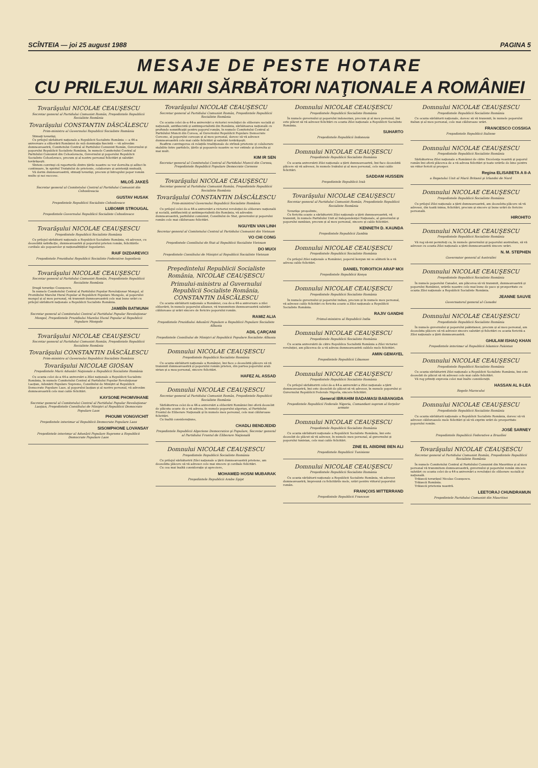SCÎNTEIA — joi 25 august 1988 PAGINA 5
MESAJE DE PESTE HOTARE
CU PRILEJUL MARII SĂRBĂTORI NAŢIONALE A ROMÂNIEI
Tovarăşului NICOLAE CEAUŞESCU
Secretar general al Partidului Comunist Român, Preşedintele Republicii Socialiste România
Tovarăşului CONSTANTIN DĂSCĂLESCU
Prim-ministru al Guvernului Republicii Socialiste România
Stimaţi tovarăşi,
Cu prilejul sărbătorii naţionale a Republicii Socialiste România — a 44-a aniversare a eliberării României de sub dominaţia fascistă — vă adresăm dumneavoastră, Comitetului Central al Partidului Comunist Român, Guvernului şi poporului Republicii Socialiste România, în numele Comitetului Central al Partidului Comunist din Cehoslovacia, Guvernului şi poporului Republicii Socialiste Cehoslovace, precum şi al nostru personal felicitări şi salutări tovărăşeşti.
Sîntem convinşi că raporturile dintre ţările noastre se vor dezvolta şi adînci în continuare, în spiritul Tratatului de prietenie, colaborare şi asistenţă mutuală.
Vă dorim dumneavoastră, stimaţi tovarăşi, precum şi întregului popor român multe şi noi succese.
MILOŠ JAKEŠ
Secretar general al Comitetului Central al Partidului Comunist din Cehoslovacia
GUSTAV HUSAK
Preşedintele Republicii Socialiste Cehoslovace
LUBOMIR STROUGAL
Preşedintele Guvernului Republicii Socialiste Cehoslovace
Tovarăşului NICOLAE CEAUŞESCU
Preşedintele Republicii Socialiste România
Cu prilejul sărbătorii naţionale a Republicii Socialiste România, vă adresez, cu deosebită satisfacţie, dumneavoastră şi poporului prieten român, felicitările cordiale ale popoarelor şi naţionalităţilor Iugoslaviei.
RAIF DIZDAREVICI
Preşedintele Prezidiului Republicii Socialiste Federative Iugoslavia
Tovarăşului NICOLAE CEAUŞESCU
Secretar general al Partidului Comunist Român, Preşedintele Republicii Socialiste România
Dragă tovarăşe Ceauşescu,
În numele Comitetului Central al Partidului Popular Revoluţionar Mongol, al Prezidiului Marelui Hural Popular al Republicii Populare Mongole, al poporului mongol şi al meu personal, vă transmit dumneavoastră cele mai bune urări cu prilejul sărbătorii naţionale a Republicii Socialiste România.
JAMBÎN BATMUNH
Secretar general al Comitetului Central al Partidului Popular Revoluţionar Mongol, Preşedintele Prezidiului Marelui Hural Popular al Republicii Populare Mongole
Tovarăşului NICOLAE CEAUŞESCU
Secretar general al Partidului Comunist Român, Preşedintele Republicii Socialiste România
Tovarăşului CONSTANTIN DĂSCĂLESCU
Prim-ministru al Guvernului Republicii Socialiste România
Tovarăşului NICOLAE GIOSAN
Preşedintele Marii Adunări Naţionale a Republicii Socialiste România
Cu ocazia celei de-a 44-a aniversări a Zilei naţionale a Republicii Socialiste România, în numele Comitetului Central al Partidului Popular Revoluţionar Laoţian, Adunării Populare Supreme, Consiliului de Miniştri al Republicii Democrate Populare Laos, al poporului laoţian şi al nostru personal, vă adresăm dumneavoastră cele mai calde felicitări.
KAYSONE PHOMVIHANE
Secretar general al Comitetului Central al Partidului Popular Revoluţionar Laoţian, Preşedintele Consiliului de Miniştri al Republicii Democrate Populare Laos
PHOUMI VONGVICHIT
Preşedintele interimar al Republicii Democrate Populare Laos
SISOMPHONE LOVANSAY
Preşedintele interimar al Adunării Populare Supreme a Republicii Democrate Populare Laos
Tovarăşului NICOLAE CEAUŞESCU
Secretar general al Partidului Comunist Român, Preşedintele Republicii Socialiste România
Cu ocazia celei de-a 44-a aniversări a victoriei revoluţiei de eliberare socială şi naţională, antifascistă şi antiimperialistă din România, sărbătoarea naţională cu profunde semnificaţii pentru poporul român, în numele Comitetului Central al Partidului Muncii din Coreea, al Guvernului Republicii Populare Democrate Coreene, al poporului coreean şi al meu personal, doresc să vă adresez dumneavoastră cele mai calde felicitări şi salutări tovărăşeşti.
Reafirm convingerea că relaţiile tradiţionale de strînsă prietenie şi colaborare stabilite între partidele, ţările şi popoarele noastre se vor extinde şi dezvolta şi mai mult.
KIM IR SEN
Secretar general al Comitetului Central al Partidului Muncii din Coreea, Preşedintele Republicii Populare Democrate Coreene
Tovarăşului NICOLAE CEAUŞESCU
Secretar general al Partidului Comunist Român, Preşedintele Republicii Socialiste România
Tovarăşului CONSTANTIN DĂSCĂLESCU
Prim-ministrul Guvernului Republicii Socialiste România
Cu prilejul celei de-a 44-a aniversări a victoriei revoluţiei de eliberare naţională şi socială, antifascistă şi antiimperialistă din România, vă adresăm dumneavoastră, partidului comunist, Consiliului de Stat, guvernului şi poporului român cele mai călduroase felicitări.
NGUYEN VAN LINH
Secretar general al Comitetului Central al Partidului Comunist din Vietnam
VO CHI CONG
Preşedintele Consiliului de Stat al Republicii Socialiste Vietnam
DO MUOI
Preşedintele Consiliului de Miniştri al Republicii Socialiste Vietnam
Preşedintelui Republicii Socialiste România, NICOLAE CEAUŞESCU
Primului-ministru al Guvernului Republicii Socialiste România, CONSTANTIN DĂSCĂLESCU
Cu ocazia sărbătorii naţionale a României, cea de-a 44-a aniversare a zilei eliberării, în numele poporului albanez, vă transmitem dumneavoastră salutări călduroase şi urări sincere de fericire poporului român.
RAMIZ ALIA
Preşedintele Prezidiului Adunării Populare a Republicii Populare Socialiste Albania
ADIL ÇARÇANI
Preşedintele Consiliului de Miniştri al Republicii Populare Socialiste Albania
Domnului NICOLAE CEAUŞESCU
Preşedintele Republicii Socialiste România
Cu ocazia sărbătorii naţionale a României, îmi face o deosebită plăcere să vă transmit dumneavoastră şi poporului român prieten, din partea poporului arab sirian şi a mea personal, sincere felicitări.
HAFEZ AL ASSAD
Domnului NICOLAE CEAUŞESCU
Secretar general al Partidului Comunist Român, Preşedintele Republicii Socialiste România
Sărbătorirea celei de-a 44-a aniversări a eliberării României îmi oferă deosebit de plăcuta ocazie de a vă adresa, în numele poporului algerian, al Partidului Frontul de Eliberare Naţională şi în numele meu personal, cele mai călduroase felicitări.
Cu înaltă consideraţiune,
CHADLI BENDJEDID
Preşedintele Republicii Algeriene Democratice şi Populare, Secretar general al Partidului Frontul de Eliberare Naţională
Domnului NICOLAE CEAUŞESCU
Preşedintele Republicii Socialiste România
Cu prilejul sărbătoririi Zilei naţionale a ţării dumneavoastră prietene, am deosebita plăcere să vă adresez cele mai sincere şi cordiale felicitări.
Cu cea mai înaltă consideraţie şi apreciere,
MOHAMED HOSNI MUBARAK
Preşedintele Republicii Arabe Egipt
Domnului NICOLAE CEAUŞESCU
Preşedintele Republicii Socialiste România
În numele guvernului şi poporului indonezian, precum şi al meu personal, îmi este plăcut să vă adresez felicitări cu ocazia Zilei naţionale a Republicii Socialiste România.
SUHARTO
Preşedintele Republicii Indonezia
Domnului NICOLAE CEAUŞESCU
Preşedintele Republicii Socialiste România
Cu ocazia aniversării Zilei naţionale a ţării dumneavoastră, îmi face deosebită plăcere să vă adresez, în numele Irakului şi al meu personal, cele mai calde felicitări.
SADDAM HUSSEIN
Preşedintele Republicii Irak
Tovarăşului NICOLAE CEAUŞESCU
Secretar general al Partidului Comunist Român, Preşedintele Republicii Socialiste România
Tovarăşe preşedinte,
Cu fericita ocazie a sărbătoririi Zilei naţionale a ţării dumneavoastră, vă transmit, în numele Partidului Unit al Independenţei Naţionale, al guvernului şi poporului zambian, precum şi al meu personal, sincere şi calde felicitări.
KENNETH D. KAUNDA
Preşedintele Republicii Zambia
Domnului NICOLAE CEAUŞESCU
Preşedintele Republicii Socialiste România
Cu prilejul Zilei naţionale a României, poporul kenyan mi se alătură în a vă adresa calde felicitări.
DANIEL TOROITICH ARAP MOI
Preşedintele Republicii Kenya
Domnului NICOLAE CEAUŞESCU
Preşedintele Republicii Socialiste România
În numele guvernului şi poporului indian, precum şi în numele meu personal, vă adresez calde felicitări cu fericita ocazie a Zilei naţionale a Republicii Socialiste România.
RAJIV GANDHI
Primul-ministru al Republicii India
Domnului NICOLAE CEAUŞESCU
Preşedintele Republicii Socialiste România
Cu ocazia aniversării de către Republica Socialistă România a Zilei victoriei revoluţiei, am plăcerea de a vă adresa dumneavoastră caldele mele felicitări.
AMIN GEMAYEL
Preşedintele Republicii Libaneze
Domnului NICOLAE CEAUŞESCU
Preşedintele Republicii Socialiste România
Cu prilejul sărbătoririi celei de-a 44-a aniversări a Zilei naţionale a ţării dumneavoastră, îmi este deosebit de plăcut să vă adresez, în numele poporului şi Guvernului Republicii Federale Nigeria, sincere felicitări.
General IBRAHIM BADAMASI BABANGIDA
Preşedintele Republicii Federale Nigeria, Comandant suprem al forţelor armate
Domnului NICOLAE CEAUŞESCU
Preşedintele Republicii Socialiste România
Cu ocazia sărbătorii naţionale a Republicii Socialiste România, îmi este deosebit de plăcut să vă adresez, în numele meu personal, al guvernului şi poporului tunisian, cele mai calde felicitări.
ZINE EL ABIDINE BEN ALI
Preşedintele Republicii Tunisiene
Domnului NICOLAE CEAUŞESCU
Preşedintele Republicii Socialiste România
Cu ocazia sărbătorii naţionale a Republicii Socialiste România, vă adresez dumneavoastră, împreună cu felicitările mele, urări pentru viitorul poporului român.
FRANÇOIS MITTERRAND
Preşedintele Republicii Franceze
Domnului NICOLAE CEAUŞESCU
Preşedintele Republicii Socialiste România
Cu ocazia sărbătorii naţionale, doresc să vă transmit, în numele poporului italian şi al meu personal, cele mai călduroase urări.
FRANCESCO COSSIGA
Preşedintele Republicii Italiene
Domnului NICOLAE CEAUŞESCU
Preşedintele Republicii Socialiste România
Sărbătorirea Zilei naţionale a României de către Excelenţa voastră şi poporul român îmi oferă plăcerea de a vă adresa felicitări şi toate urările de bine pentru un viitor fericit şi prosper.
Regina ELISABETA A II-A
a Regatului Unit al Marii Britanii şi Irlandei de Nord
Domnului NICOLAE CEAUŞESCU
Preşedintele Republicii Socialiste România
Cu prilejul Zilei naţionale a ţării dumneavoastră, am deosebita plăcere să vă adresez, din toată inima, felicitări, precum şi sincere şi bune urări de fericire personală.
HIROHITO
Domnului NICOLAE CEAUŞESCU
Preşedintele Republicii Socialiste România
Vă rog să-mi permiteţi ca, în numele guvernului şi poporului australian, să vă adresez cu ocazia Zilei naţionale a ţării dumneavoastră sincere urări.
N. M. STEPHEN
Guvernator general al Australiei
Domnului NICOLAE CEAUŞESCU
Preşedintele Republicii Socialiste România
În numele poporului Canadei, am plăcerea să vă transmit, dumneavoastră şi poporului României, urările noastre cele mai bune de pace şi prosperitate cu ocazia Zilei naţionale a Republicii Socialiste România.
JEANNE SAUVE
Guvernatorul general al Canadei
Domnului NICOLAE CEAUŞESCU
Preşedintele Republicii Socialiste România
În numele guvernului şi poporului pakistanez, precum şi al meu personal, am deosebita plăcere să vă adresez sincere salutări şi felicitări cu ocazia fericită a Zilei naţionale a ţării dumneavoastră.
GHULAM ISHAQ KHAN
Preşedintele interimar al Republicii Islamice Pakistan
Domnului NICOLAE CEAUŞESCU
Preşedintele Republicii Socialiste România
Cu ocazia sărbătoririi Zilei naţionale a Republicii Socialiste România, îmi este deosebit de plăcut să vă adresez cele mai calde felicitări.
Vă rog primiţi expresia celei mai înalte consideraţii.
HASSAN AL II-LEA
Regele Marocului
Domnului NICOLAE CEAUŞESCU
Preşedintele Republicii Socialiste România
Cu ocazia sărbătorii naţionale a Republicii Socialiste România, doresc să vă adresez călduroasele mele felicitări şi să vă exprim urări de prosperitate poporului român.
JOSÉ SARNEY
Preşedintele Republicii Federative a Braziliei
Tovarăşului NICOLAE CEAUŞESCU
Secretar general al Partidului Comunist Român, Preşedintele Republicii Socialiste România
În numele Comitetului Central al Partidului Comunist din Mauritius şi al meu personal vă transmitem dumneavoastră, guvernului şi poporului român sincere salutări cu ocazia celei de-a 44-a aniversări a revoluţiei de eliberare socială şi naţională.
Trăiască tovarăşul Nicolae Ceauşescu.
Trăiască România.
Trăiască prietenia noastră.
LEETORAJ CHUNDRAMUN
Preşedintele Partidului Comunist din Mauritius